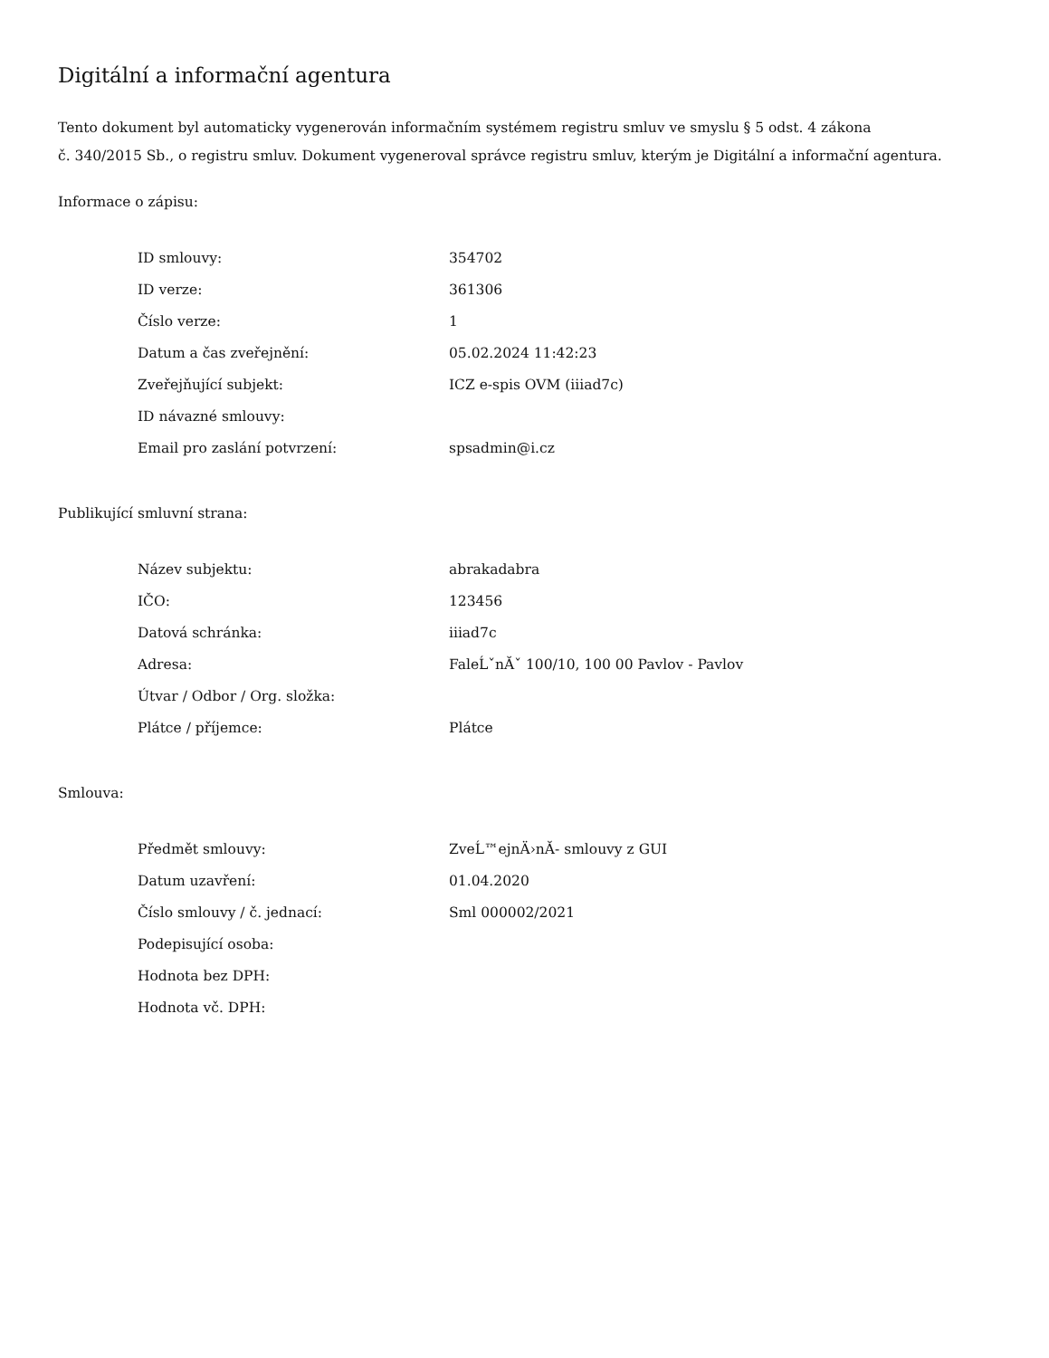Digitální a informační agentura
Tento dokument byl automaticky vygenerován informačním systémem registru smluv ve smyslu § 5 odst. 4 zákona
č. 340/2015 Sb., o registru smluv. Dokument vygeneroval správce registru smluv, kterým je Digitální a informační agentura.
Informace o zápisu:
| ID smlouvy: | 354702 |
| ID verze: | 361306 |
| Číslo verze: | 1 |
| Datum a čas zveřejnění: | 05.02.2024 11:42:23 |
| Zveřejňující subjekt: | ICZ e-spis OVM (iiiad7c) |
| ID návazné smlouvy: | |
| Email pro zaslání potvrzení: | spsadmin@i.cz |
Publikující smluvní strana:
| Název subjektu: | abrakadabra |
| IČO: | 123456 |
| Datová schránka: | iiiad7c |
| Adresa: | FaleĹˇnĂˇ 100/10, 100 00 Pavlov - Pavlov |
| Útvar / Odbor / Org. složka: | |
| Plátce / příjemce: | Plátce |
Smlouva:
| Předmět smlouvy: | ZveĹ™ejnÄ›nĂ- smlouvy z GUI |
| Datum uzavření: | 01.04.2020 |
| Číslo smlouvy / č. jednací: | Sml 000002/2021 |
| Podepisující osoba: | |
| Hodnota bez DPH: | |
| Hodnota vč. DPH: | |